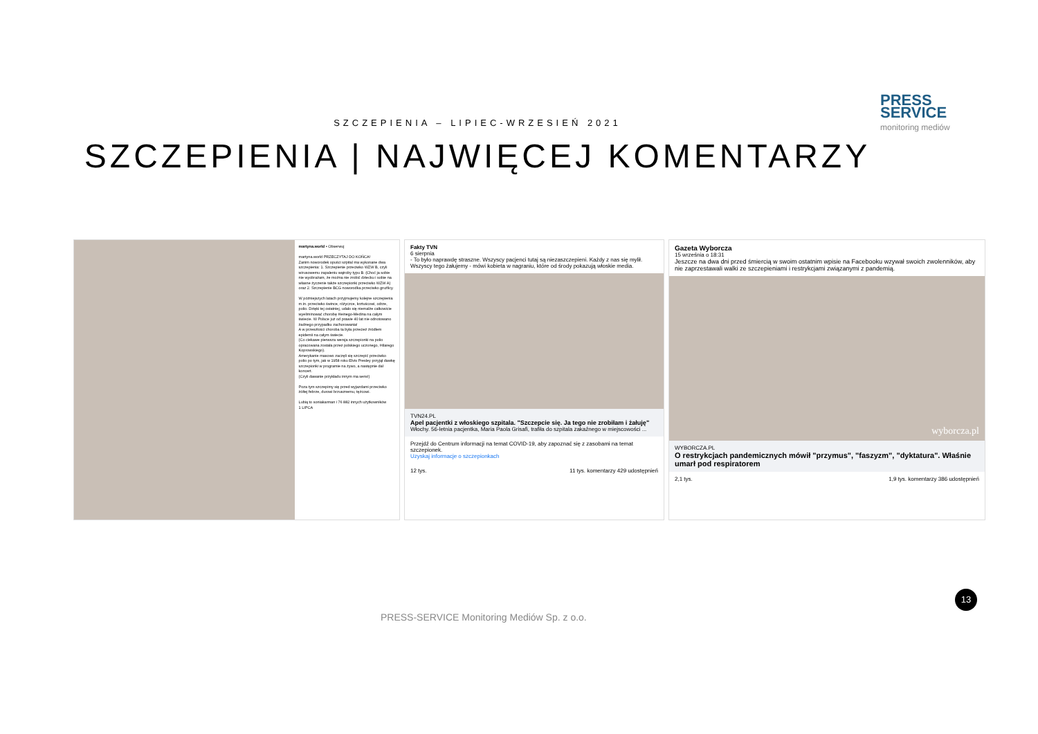PRESS
SERVICE
monitoring mediów
SZCZEPIENIA – LIPIEC-WRZESIEŃ 2021
SZCZEPIENIA | NAJWIĘCEJ KOMENTARZY
martyna.world • Obserwuj
martyna.world PRZECZYTAJ DO KOŃCA!
Zanim noworodek opuści szpital ma wykonane dwa szczepienia: 1. Szczepienie przeciwko WZW B, czyli wirusowemu zapaleniu wątroby typu B. (Choć ja sobie nie wyobrażam, że można nie zrobić dziecku i sobie na własne życzenie także szczepionki przeciwko WZW A) oraz 2. Szczepienie BCG noworodka przeciwko gruźlicy.
W późniejszych latach przyjmujemy kolejne szczepienia m.in. przeciwko śwince, różyczce, krztuścowi, odrze, polio. Dzięki tej ostatniej, udało się niemalże całkowicie wyeliminować chorobę Heinego-Medina na całym świecie. W Polsce już od prawie 40 lat nie odnotowano żadnego przypadku zachorowania!
A w przeszłości choroba ta była przecież źródłem epidemii na całym świecie.
(Co ciekawe pierwsza wersja szczepionki na polio opracowana została przez polskiego uczonego, Hilarego Koprowskiego).
Amerykanie masowo zaczęli się szczepić przeciwko polio po tym, jak w 1958 roku Elvis Presley przyjął dawkę szczepionki w programie na żywo, a następnie dał koncert.
(Czyli dawanie przykładu innym ma sens!)
Poza tym szczepimy się przed wyjazdami przeciwko żółtej febrze, durowi brzusznemu, tężcowi.
Lubią to soniakarman i 76 882 innych użytkowników
1 LIPCA
Fakty TVN
6 sierpnia
- To było naprawdę straszne. Wszyscy pacjenci tutaj są niezaszczepieni. Każdy z nas się mylił. Wszyscy tego żałujemy - mówi kobieta w nagraniu, które od środy pokazują włoskie media.
TVN24.PL
Apel pacjentki z włoskiego szpitala. "Szczepcie się. Ja tego nie zrobiłam i żałuję"
Włochy. 56-letnia pacjentka, Maria Paola Grisafi, trafiła do szpitala zakaźnego w miejscowości ...
Przejdź do Centrum informacji na temat COVID-19, aby zapoznać się z zasobami na temat szczepionek.
Uzyskaj informacje o szczepionkach
12 tys. 11 tys. komentarzy 429 udostępnień
Gazeta Wyborcza
15 września o 18:31
Jeszcze na dwa dni przed śmiercią w swoim ostatnim wpisie na Facebooku wzywał swoich zwolenników, aby nie zaprzestawali walki ze szczepieniami i restrykcjami związanymi z pandemią.
wyborcza.pl
WYBORCZA.PL
O restrykcjach pandemicznych mówił "przymus", "faszyzm", "dyktatura". Właśnie umarł pod respiratorem
2,1 tys. 1,9 tys. komentarzy 386 udostępnień
13
PRESS-SERVICE Monitoring Mediów Sp. z o.o.